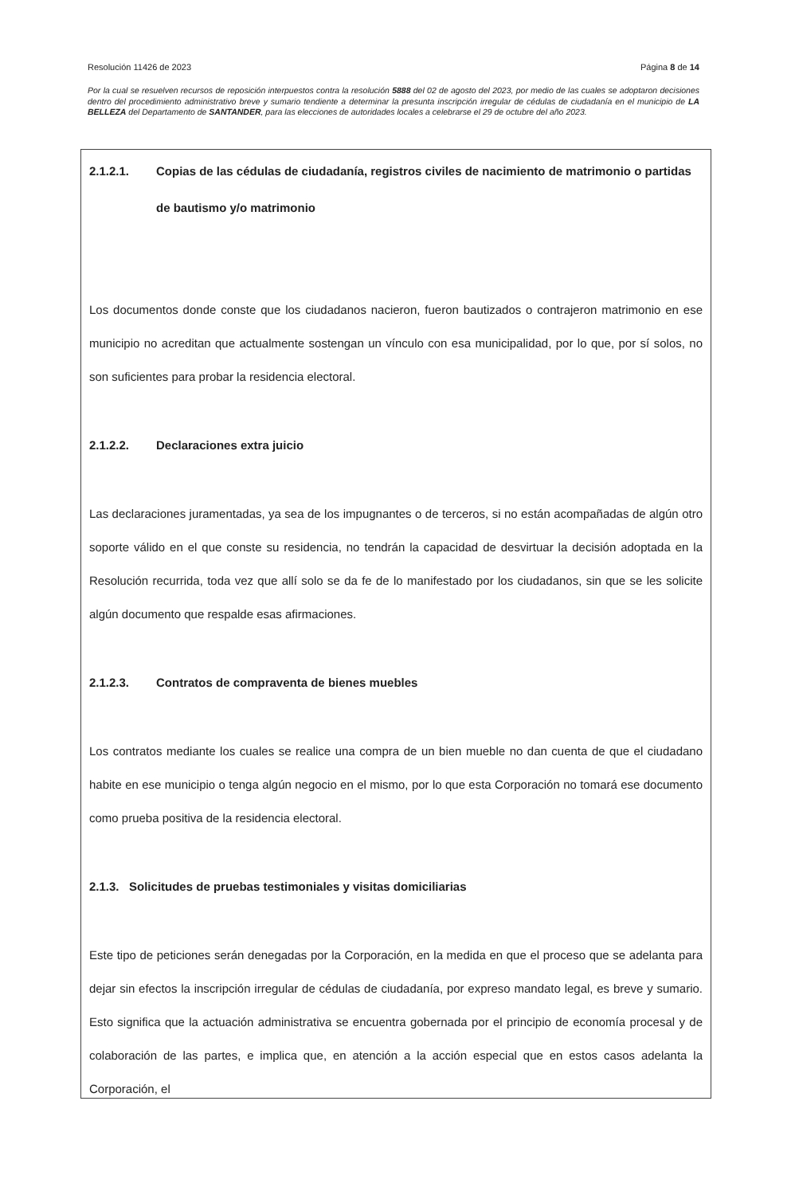Resolución 11426 de 2023 Página 8 de 14
Por la cual se resuelven recursos de reposición interpuestos contra la resolución 5888 del 02 de agosto del 2023, por medio de las cuales se adoptaron decisiones dentro del procedimiento administrativo breve y sumario tendiente a determinar la presunta inscripción irregular de cédulas de ciudadanía en el municipio de LA BELLEZA del Departamento de SANTANDER, para las elecciones de autoridades locales a celebrarse el 29 de octubre del año 2023.
2.1.2.1. Copias de las cédulas de ciudadanía, registros civiles de nacimiento de matrimonio o partidas de bautismo y/o matrimonio
Los documentos donde conste que los ciudadanos nacieron, fueron bautizados o contrajeron matrimonio en ese municipio no acreditan que actualmente sostengan un vínculo con esa municipalidad, por lo que, por sí solos, no son suficientes para probar la residencia electoral.
2.1.2.2. Declaraciones extra juicio
Las declaraciones juramentadas, ya sea de los impugnantes o de terceros, si no están acompañadas de algún otro soporte válido en el que conste su residencia, no tendrán la capacidad de desvirtuar la decisión adoptada en la Resolución recurrida, toda vez que allí solo se da fe de lo manifestado por los ciudadanos, sin que se les solicite algún documento que respalde esas afirmaciones.
2.1.2.3. Contratos de compraventa de bienes muebles
Los contratos mediante los cuales se realice una compra de un bien mueble no dan cuenta de que el ciudadano habite en ese municipio o tenga algún negocio en el mismo, por lo que esta Corporación no tomará ese documento como prueba positiva de la residencia electoral.
2.1.3. Solicitudes de pruebas testimoniales y visitas domiciliarias
Este tipo de peticiones serán denegadas por la Corporación, en la medida en que el proceso que se adelanta para dejar sin efectos la inscripción irregular de cédulas de ciudadanía, por expreso mandato legal, es breve y sumario. Esto significa que la actuación administrativa se encuentra gobernada por el principio de economía procesal y de colaboración de las partes, e implica que, en atención a la acción especial que en estos casos adelanta la Corporación, el